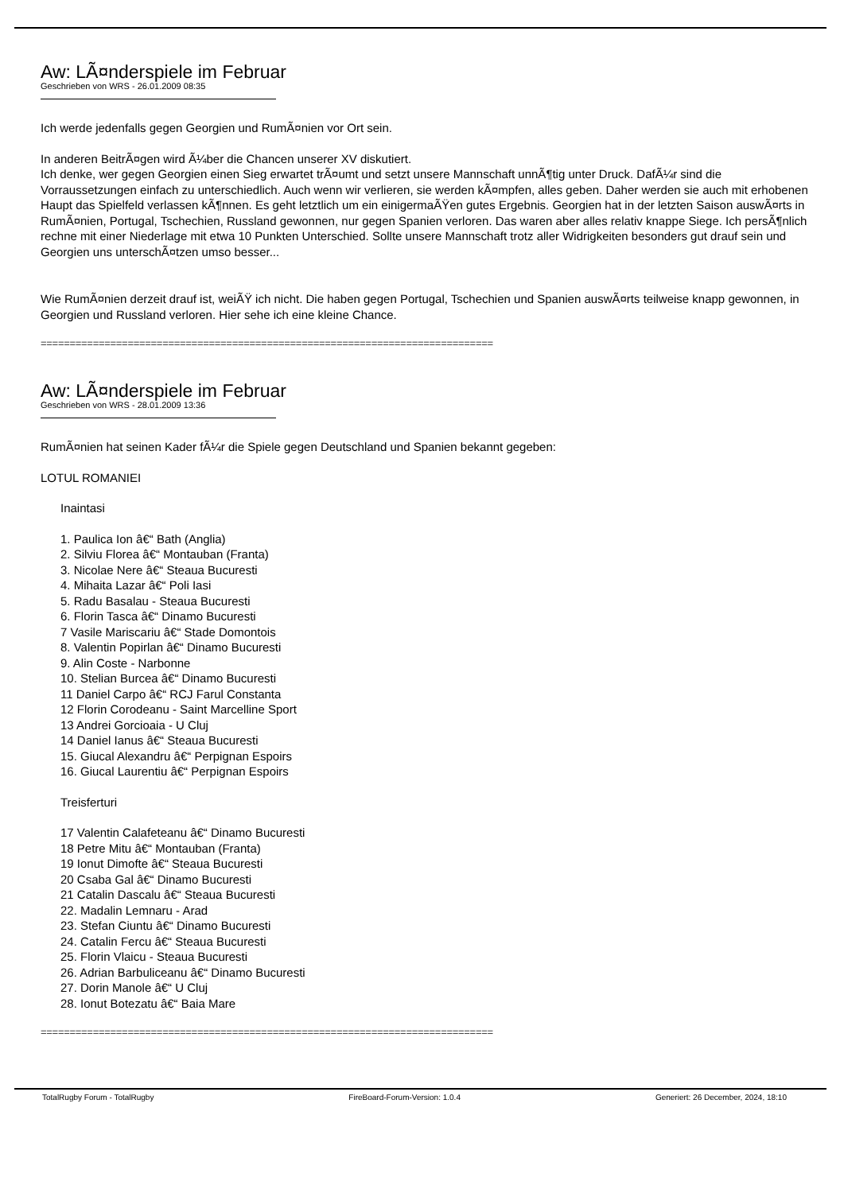Aw: LÃ¤nderspiele im Februar
Geschrieben von WRS - 26.01.2009 08:35
Ich werde jedenfalls gegen Georgien und RumÃ¤nien vor Ort sein.
In anderen BeitrÃ¤gen wird Ã¼ber die Chancen unserer XV diskutiert.
Ich denke, wer gegen Georgien einen Sieg erwartet trÃ¤umt und setzt unsere Mannschaft unnÃ¶tig unter Druck. DafÃ¼r sind die Vorraussetzungen einfach zu unterschiedlich. Auch wenn wir verlieren, sie werden kÃ¤mpfen, alles geben. Daher werden sie auch mit erhobenen Haupt das Spielfeld verlassen kÃ¶nnen. Es geht letztlich um ein einigermaÃŸen gutes Ergebnis. Georgien hat in der letzten Saison auswÃ¤rts in RumÃ¤nien, Portugal, Tschechien, Russland gewonnen, nur gegen Spanien verloren. Das waren aber alles relativ knappe Siege. Ich persÃ¶nlich rechne mit einer Niederlage mit etwa 10 Punkten Unterschied. Sollte unsere Mannschaft trotz aller Widrigkeiten besonders gut drauf sein und Georgien uns unterschÃ¤tzen umso besser...
Wie RumÃ¤nien derzeit drauf ist, weiÃŸ ich nicht. Die haben gegen Portugal, Tschechien und Spanien auswÃ¤rts teilweise knapp gewonnen, in Georgien und Russland verloren. Hier sehe ich eine kleine Chance.
==============================================================================
Aw: LÃ¤nderspiele im Februar
Geschrieben von WRS - 28.01.2009 13:36
RumÃ¤nien hat seinen Kader fÃ¼r die Spiele gegen Deutschland und Spanien bekannt gegeben:
LOTUL ROMANIEI
Inaintasi
1. Paulica Ion â€“ Bath (Anglia)
2. Silviu Florea â€“ Montauban (Franta)
3. Nicolae Nere â€“ Steaua Bucuresti
4. Mihaita Lazar â€“ Poli Iasi
5. Radu Basalau - Steaua Bucuresti
6. Florin Tasca â€“ Dinamo Bucuresti
7 Vasile Mariscariu â€“ Stade Domontois
8. Valentin Popirlan â€“ Dinamo Bucuresti
9. Alin Coste - Narbonne
10. Stelian Burcea â€“ Dinamo Bucuresti
11 Daniel Carpo â€“ RCJ Farul Constanta
12 Florin Corodeanu - Saint Marcelline Sport
13 Andrei Gorcioaia - U Cluj
14 Daniel Ianus â€“ Steaua Bucuresti
15. Giucal Alexandru â€“ Perpignan Espoirs
16. Giucal Laurentiu â€“ Perpignan Espoirs
Treisferturi
17 Valentin Calafeteanu â€“ Dinamo Bucuresti
18 Petre Mitu â€“ Montauban (Franta)
19 Ionut Dimofte â€“ Steaua Bucuresti
20 Csaba Gal â€“ Dinamo Bucuresti
21 Catalin Dascalu â€“ Steaua Bucuresti
22. Madalin Lemnaru - Arad
23. Stefan Ciuntu â€“ Dinamo Bucuresti
24. Catalin Fercu â€“ Steaua Bucuresti
25. Florin Vlaicu - Steaua Bucuresti
26. Adrian Barbuliceanu â€“ Dinamo Bucuresti
27. Dorin Manole â€“ U Cluj
28. Ionut Botezatu â€“ Baia Mare
==============================================================================
TotalRugby Forum - TotalRugby FireBoard-Forum-Version: 1.0.4 Generiert: 26 December, 2024, 18:10